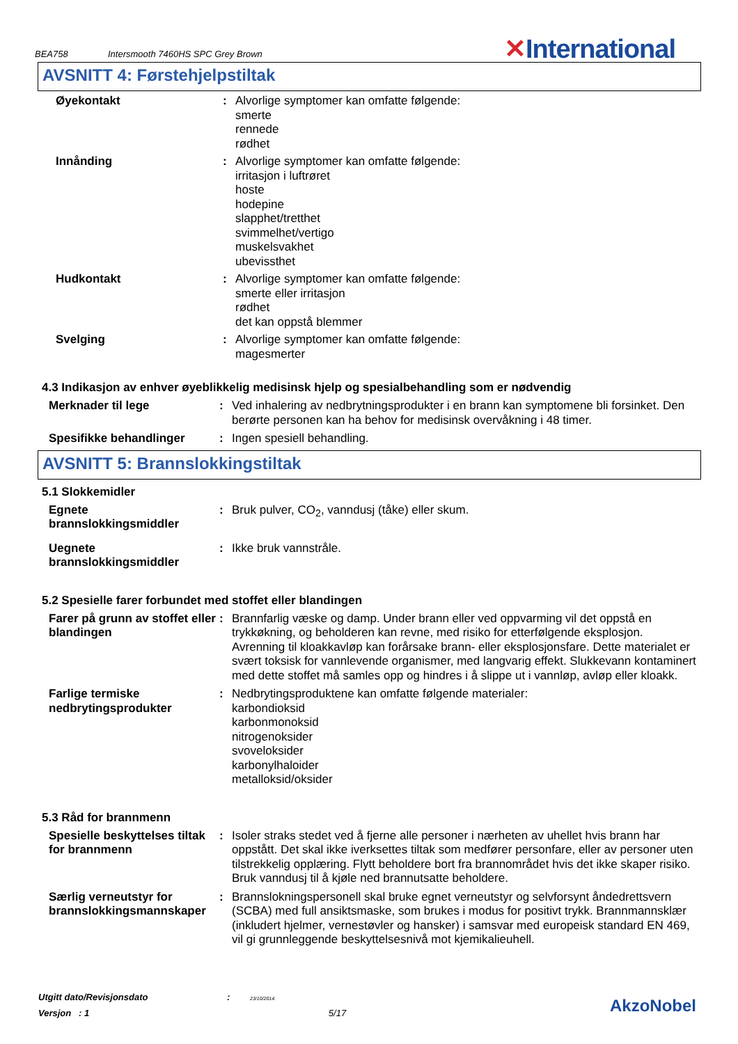BEA758 Intersmooth 7460HS SPC Grey Brown
✕International
AVSNITT 4: Førstehjelpstiltak
Øyekontakt : Alvorlige symptomer kan omfatte følgende:
smerte
rennede
rødhet
Innånding : Alvorlige symptomer kan omfatte følgende:
irritasjon i luftrøret
hoste
hodepine
slapphet/tretthet
svimmelhet/vertigo
muskelsvakhet
ubevissthet
Hudkontakt : Alvorlige symptomer kan omfatte følgende:
smerte eller irritasjon
rødhet
det kan oppstå blemmer
Svelging : Alvorlige symptomer kan omfatte følgende:
magesmerter
4.3 Indikasjon av enhver øyeblikkelig medisinsk hjelp og spesialbehandling som er nødvendig
Merknader til lege : Ved inhalering av nedbrytningsprodukter i en brann kan symptomene bli forsinket. Den berørte personen kan ha behov for medisinsk overvåkning i 48 timer.
Spesifikke behandlinger : Ingen spesiell behandling.
AVSNITT 5: Brannslokkingstiltak
5.1 Slokkemidler
Egnete brannslokkingsmiddler
: Bruk pulver, CO<sub>2</sub>, vanndusj (tåke) eller skum.
Uegnete brannslokkingsmiddler
: Ikke bruk vannstråle.
5.2 Spesielle farer forbundet med stoffet eller blandingen
Farer på grunn av stoffet eller blandingen
: Brannfarlig væske og damp. Under brann eller ved oppvarming vil det oppstå en trykkøkning, og beholderen kan revne, med risiko for etterfølgende eksplosjon. Avrenning til kloakkavløp kan forårsake brann- eller eksplosjonsfare. Dette materialet er svært toksisk for vannlevende organismer, med langvarig effekt. Slukkevann kontaminert med dette stoffet må samles opp og hindres i å slippe ut i vannløp, avløp eller kloakk.
Farlige termiske nedbrytingsprodukter
: Nedbrytingsproduktene kan omfatte følgende materialer:
karbondioksid
karbonmonoksid
nitrogenoksider
svoveloksider
karbonylhaloider
metalloksid/oksider
5.3 Råd for brannmenn
Spesielle beskyttelses tiltak for brannmenn
: Isoler straks stedet ved å fjerne alle personer i nærheten av uhellet hvis brann har oppstått. Det skal ikke iverksettes tiltak som medfører personfare, eller av personer uten tilstrekkelig opplæring. Flytt beholdere bort fra brannområdet hvis det ikke skaper risiko. Bruk vanndusj til å kjøle ned brannutsatte beholdere.
Særlig verneutstyr for brannslokkingsmannskaper
: Brannslokningspersonell skal bruke egnet verneutstyr og selvforsynt åndedrettsvern (SCBA) med full ansiktsmaske, som brukes i modus for positivt trykk. Brannmannsklær (inkludert hjelmer, vernestøvler og hansker) i samsvar med europeisk standard EN 469, vil gi grunnleggende beskyttelsesnivå mot kjemikalieuhell.
Utgitt dato/Revisjonsdato : 23/10/2014.
Versjon : 1 5/17
AkzoNobel